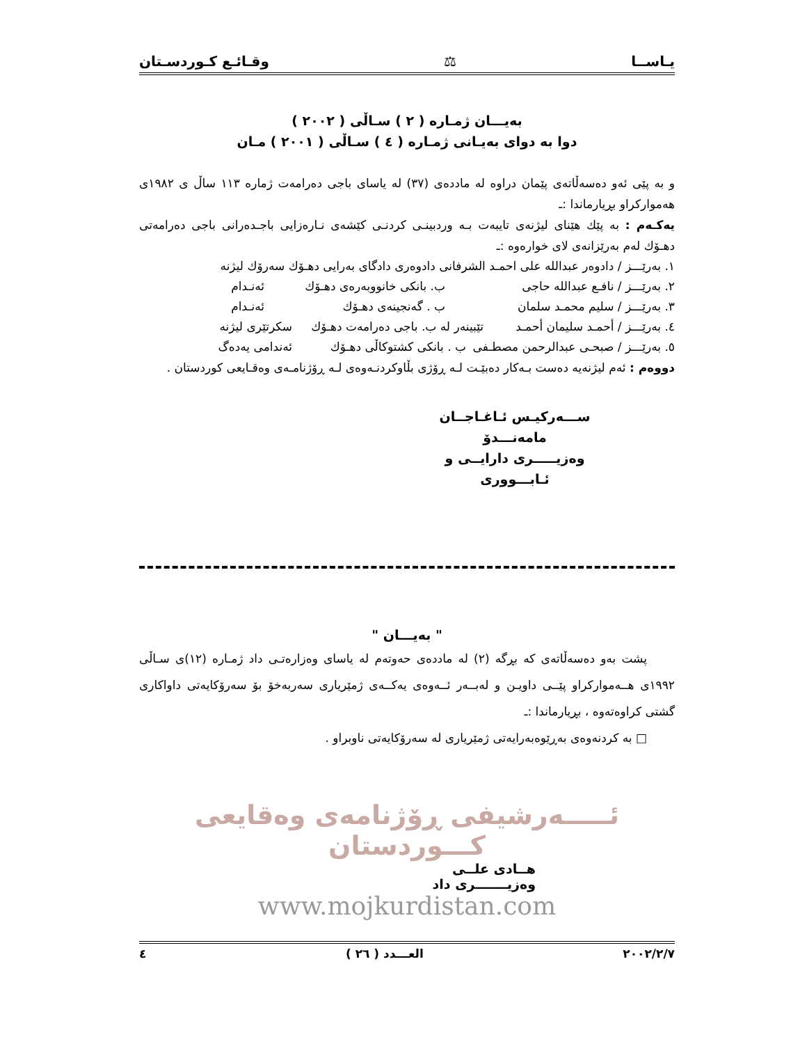یـاســا ⚖ وقـائـع كـوردسـتان
بەیـــان ژمـارە ( ٢ ) سـاڵی ( ٢٠٠٢ )
دوا بە دوای بەیـانی ژمـارە ( ٤ ) سـاڵی ( ٢٠٠١ ) مـان
و بە پێی ئەو دەسەڵاتەی پێمان دراوە لە ماددەی (٣٧) لە یاسای باجی دەرامەت ژمارە ١١٣ ساڵ ی ١٩٨٢ی هەموارکراو بڕیارماندا :ـ
یەکـەم : بە پێك هێنای لیژنەی تایبەت بـە وردبینـی کردنـی کێشەی نـارەزایی باجـدەرانی باجی دەرامەتی دهـۆك لەم بەرێزانەی لای خوارەوە :ـ
١. بەرێـــز / دادوەر عبدالله علی احمـد الشرفانی دادوەری دادگای بەرایی دهـۆك سەرۆك لیژنە
٢. بەرێـــز / نافـع عبدالله حاجی ب. بانکی خانووبەرەی دهـۆك ئەنـدام
٣. بەرێـــز / سلیم محمـد سلمان ب . گەنجینەی دهـۆك ئەنـدام
٤. بەرێـــز / أحمـد سلیمان أحمـد تێبینەر لە ب. باجی دەرامەت دهـۆك سکرتێری لیژنە
٥. بەرێـــز / صبحـی عبدالرحمن مصطـفی ب . بانکی کشتوکاڵی دهـۆك ئەندامی یەدەگ
دووەم : ئەم لیژنەیە دەست بـەکار دەبێـت لـە ڕۆژی بڵاوکردنـەوەی لـە ڕۆژنامـەی وەقـایعی کوردستان .
ســـەرکیـس ئـاغـاجــان مامەنـــدۆ
وەزیـــــری دارایــی و ئـابـــووری
" بەیـــان "
پشت بەو دەسەڵاتەی کە بڕگە (٢) لە ماددەی حەوتەم لە یاسای وەزارەتـی داد ژمـارە (١٢)ی سـاڵی ١٩٩٢ی هــەموارکراو پێــی داویـن و لەبــەر ئــەوەی یەکــەی ژمێریاری سەربەخۆ بۆ سەرۆکایەتی داواکاری گشتی کراوەتەوە ، بڕیارماندا :ـ
□ بە کردنەوەی بەڕێوەبەرایەتی ژمێریاری لە سەرۆکایەتی ناوبراو .
ئـــــەرشیفی ڕۆژنامەی وەقایعی کـــوردستان
هــادی علــی
وەزیـــــــری داد
www.mojkurdistan.com
٢٠٠٢/٢/٧ العـــدد ( ٢٦ ) ٤